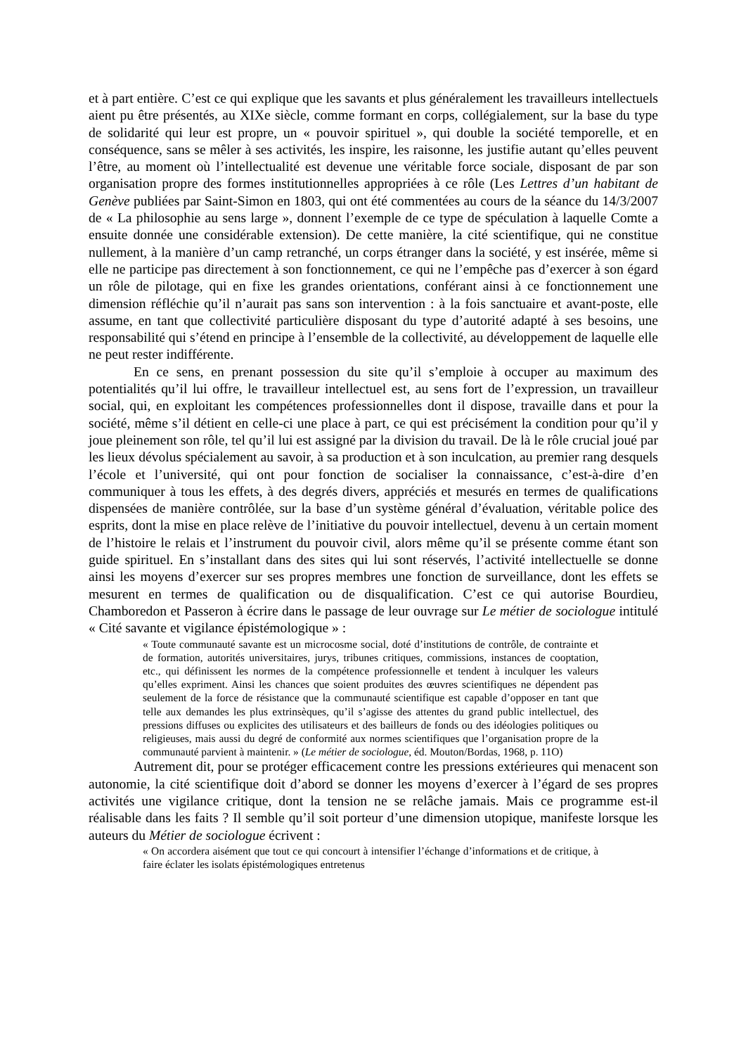et à part entière. C’est ce qui explique que les savants et plus généralement les travailleurs intellectuels aient pu être présentés, au XIXe siècle, comme formant en corps, collégialement, sur la base du type de solidarité qui leur est propre, un « pouvoir spirituel », qui double la société temporelle, et en conséquence, sans se mêler à ses activités, les inspire, les raisonne, les justifie autant qu’elles peuvent l’être, au moment où l’intellectualité est devenue une véritable force sociale, disposant de par son organisation propre des formes institutionnelles appropriées à ce rôle (Les Lettres d’un habitant de Genève publiées par Saint-Simon en 1803, qui ont été commentées au cours de la séance du 14/3/2007 de « La philosophie au sens large », donnent l’exemple de ce type de spéculation à laquelle Comte a ensuite donnée une considérable extension). De cette manière, la cité scientifique, qui ne constitue nullement, à la manière d’un camp retranché, un corps étranger dans la société, y est insérée, même si elle ne participe pas directement à son fonctionnement, ce qui ne l’empêche pas d’exercer à son égard un rôle de pilotage, qui en fixe les grandes orientations, conférant ainsi à ce fonctionnement une dimension réfléchie qu’il n’aurait pas sans son intervention : à la fois sanctuaire et avant-poste, elle assume, en tant que collectivité particulière disposant du type d’autorité adapté à ses besoins, une responsabilité qui s’étend en principe à l’ensemble de la collectivité, au développement de laquelle elle ne peut rester indifférente.
En ce sens, en prenant possession du site qu’il s’emploie à occuper au maximum des potentialités qu’il lui offre, le travailleur intellectuel est, au sens fort de l’expression, un travailleur social, qui, en exploitant les compétences professionnelles dont il dispose, travaille dans et pour la société, même s’il détient en celle-ci une place à part, ce qui est précisément la condition pour qu’il y joue pleinement son rôle, tel qu’il lui est assigné par la division du travail. De là le rôle crucial joué par les lieux dévolus spécialement au savoir, à sa production et à son inculcation, au premier rang desquels l’école et l’université, qui ont pour fonction de socialiser la connaissance, c’est-à-dire d’en communiquer à tous les effets, à des degrés divers, appréciés et mesurés en termes de qualifications dispensées de manière contrôlée, sur la base d’un système général d’évaluation, véritable police des esprits, dont la mise en place relève de l’initiative du pouvoir intellectuel, devenu à un certain moment de l’histoire le relais et l’instrument du pouvoir civil, alors même qu’il se présente comme étant son guide spirituel. En s’installant dans des sites qui lui sont réservés, l’activité intellectuelle se donne ainsi les moyens d’exercer sur ses propres membres une fonction de surveillance, dont les effets se mesurent en termes de qualification ou de disqualification. C’est ce qui autorise Bourdieu, Chamboredon et Passeron à écrire dans le passage de leur ouvrage sur Le métier de sociologue intitulé « Cité savante et vigilance épistémologique » :
« Toute communauté savante est un microcosme social, doté d’institutions de contrôle, de contrainte et de formation, autorités universitaires, jurys, tribunes critiques, commissions, instances de cooptation, etc., qui définissent les normes de la compétence professionnelle et tendent à inculquer les valeurs qu’elles expriment. Ainsi les chances que soient produites des œuvres scientifiques ne dépendent pas seulement de la force de résistance que la communauté scientifique est capable d’opposer en tant que telle aux demandes les plus extrinsèques, qu’il s’agisse des attentes du grand public intellectuel, des pressions diffuses ou explicites des utilisateurs et des bailleurs de fonds ou des idéologies politiques ou religieuses, mais aussi du degré de conformité aux normes scientifiques que l’organisation propre de la communauté parvient à maintenir. » (Le métier de sociologue, éd. Mouton/Bordas, 1968, p. 11O)
Autrement dit, pour se protéger efficacement contre les pressions extérieures qui menacent son autonomie, la cité scientifique doit d’abord se donner les moyens d’exercer à l’égard de ses propres activités une vigilance critique, dont la tension ne se relâche jamais. Mais ce programme est-il réalisable dans les faits ? Il semble qu’il soit porteur d’une dimension utopique, manifeste lorsque les auteurs du Métier de sociologue écrivent :
« On accordera aisément que tout ce qui concourt à intensifier l’échange d’informations et de critique, à faire éclater les isolats épistémologiques entretenus